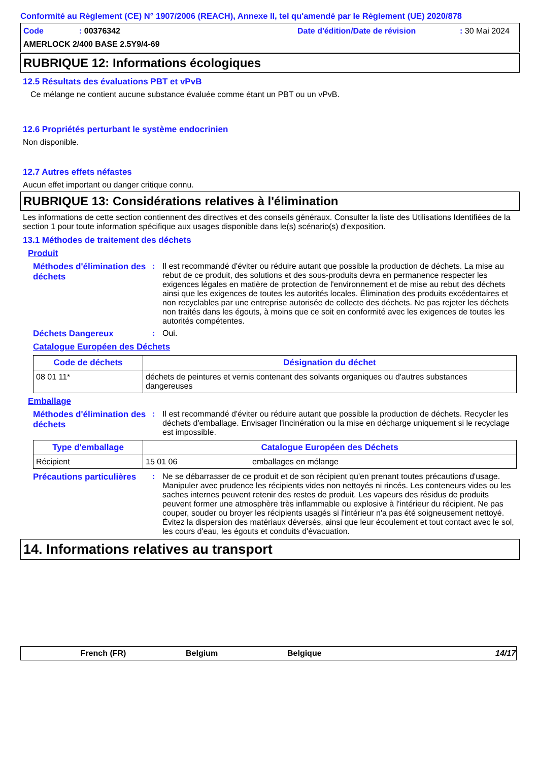Conformité au Règlement (CE) N° 1907/2006 (REACH), Annexe II, tel qu'amendé par le Règlement (UE) 2020/878
Code: 00376342 Date d'édition/Date de révision: 30 Mai 2024
AMERLOCK 2/400 BASE 2.5Y9/4-69
RUBRIQUE 12: Informations écologiques
12.5 Résultats des évaluations PBT et vPvB
Ce mélange ne contient aucune substance évaluée comme étant un PBT ou un vPvB.
12.6 Propriétés perturbant le système endocrinien
Non disponible.
12.7 Autres effets néfastes
Aucun effet important ou danger critique connu.
RUBRIQUE 13: Considérations relatives à l'élimination
Les informations de cette section contiennent des directives et des conseils généraux. Consulter la liste des Utilisations Identifiées de la section 1 pour toute information spécifique aux usages disponible dans le(s) scénario(s) d'exposition.
13.1 Méthodes de traitement des déchets
Produit
Méthodes d'élimination des déchets
: Il est recommandé d'éviter ou réduire autant que possible la production de déchets. La mise au rebut de ce produit, des solutions et des sous-produits devra en permanence respecter les exigences légales en matière de protection de l'environnement et de mise au rebut des déchets ainsi que les exigences de toutes les autorités locales. Élimination des produits excédentaires et non recyclables par une entreprise autorisée de collecte des déchets. Ne pas rejeter les déchets non traités dans les égouts, à moins que ce soit en conformité avec les exigences de toutes les autorités compétentes.
Déchets Dangereux : Oui.
Catalogue Européen des Déchets
| Code de déchets | Désignation du déchet |
| --- | --- |
| 08 01 11* | déchets de peintures et vernis contenant des solvants organiques ou d'autres substances dangereuses |
Emballage
Méthodes d'élimination des déchets
: Il est recommandé d'éviter ou réduire autant que possible la production de déchets. Recycler les déchets d'emballage. Envisager l'incinération ou la mise en décharge uniquement si le recyclage est impossible.
| Type d'emballage | Catalogue Européen des Déchets | |
| --- | --- | --- |
| Récipient | 15 01 06 | emballages en mélange |
Précautions particulières
: Ne se débarrasser de ce produit et de son récipient qu'en prenant toutes précautions d'usage. Manipuler avec prudence les récipients vides non nettoyés ni rincés. Les conteneurs vides ou les saches internes peuvent retenir des restes de produit. Les vapeurs des résidus de produits peuvent former une atmosphère très inflammable ou explosive à l'intérieur du récipient. Ne pas couper, souder ou broyer les récipients usagés si l'intérieur n'a pas été soigneusement nettoyé. Évitez la dispersion des matériaux déversés, ainsi que leur écoulement et tout contact avec le sol, les cours d'eau, les égouts et conduits d'évacuation.
14. Informations relatives au transport
French (FR) Belgium Belgique 14/17